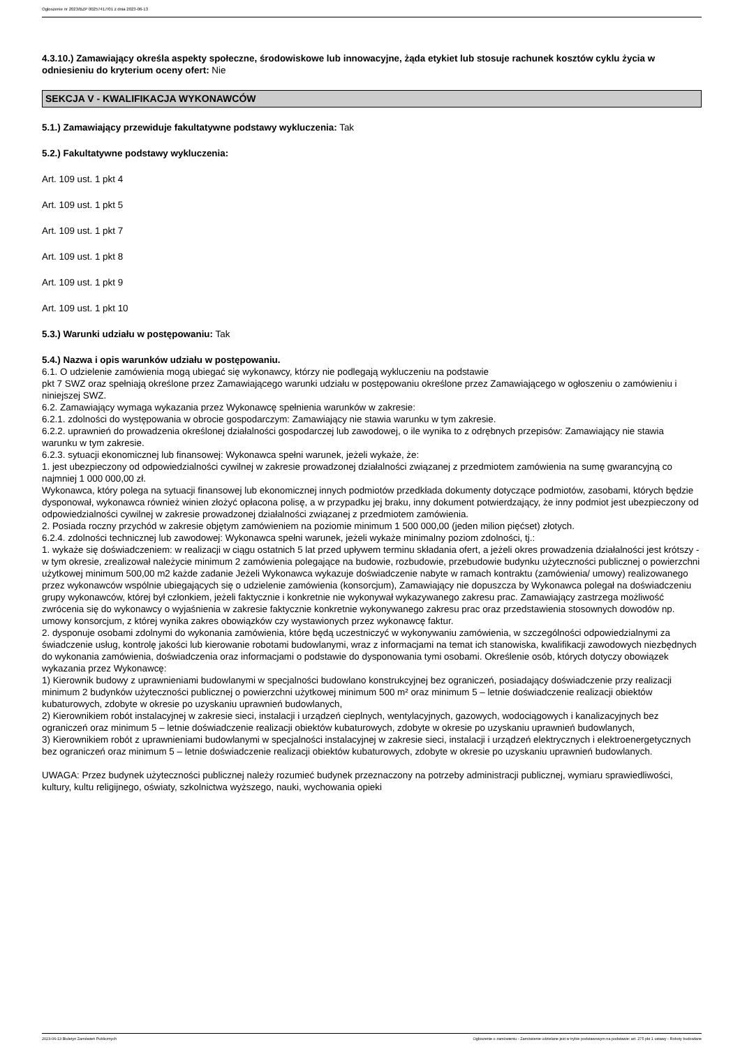Ogłoszenie nr 2023/BZP 00257417/01 z dnia 2023-06-13
4.3.10.) Zamawiający określa aspekty społeczne, środowiskowe lub innowacyjne, żąda etykiet lub stosuje rachunek kosztów cyklu życia w odniesieniu do kryterium oceny ofert: Nie
SEKCJA V - KWALIFIKACJA WYKONAWCÓW
5.1.) Zamawiający przewiduje fakultatywne podstawy wykluczenia: Tak
5.2.) Fakultatywne podstawy wykluczenia:
Art. 109 ust. 1 pkt 4
Art. 109 ust. 1 pkt 5
Art. 109 ust. 1 pkt 7
Art. 109 ust. 1 pkt 8
Art. 109 ust. 1 pkt 9
Art. 109 ust. 1 pkt 10
5.3.) Warunki udziału w postępowaniu: Tak
5.4.) Nazwa i opis warunków udziału w postępowaniu.
6.1. O udzielenie zamówienia mogą ubiegać się wykonawcy, którzy nie podlegają wykluczeniu na podstawie
pkt 7 SWZ oraz spełniają określone przez Zamawiającego warunki udziału w postępowaniu określone przez Zamawiającego w ogłoszeniu o zamówieniu i niniejszej SWZ.
6.2. Zamawiający wymaga wykazania przez Wykonawcę spełnienia warunków w zakresie:
6.2.1. zdolności do występowania w obrocie gospodarczym: Zamawiający nie stawia warunku w tym zakresie.
6.2.2. uprawnień do prowadzenia określonej działalności gospodarczej lub zawodowej, o ile wynika to z odrębnych przepisów: Zamawiający nie stawia warunku w tym zakresie.
6.2.3. sytuacji ekonomicznej lub finansowej: Wykonawca spełni warunek, jeżeli wykaże, że:
1. jest ubezpieczony od odpowiedzialności cywilnej w zakresie prowadzonej działalności związanej z przedmiotem zamówienia na sumę gwarancyjną co najmniej 1 000 000,00 zł.
Wykonawca, który polega na sytuacji finansowej lub ekonomicznej innych podmiotów przedkłada dokumenty dotyczące podmiotów, zasobami, których będzie dysponował, wykonawca również winien złożyć opłacona polisę, a w przypadku jej braku, inny dokument potwierdzający, że inny podmiot jest ubezpieczony od odpowiedzialności cywilnej w zakresie prowadzonej działalności związanej z przedmiotem zamówienia.
2. Posiada roczny przychód w zakresie objętym zamówieniem na poziomie minimum 1 500 000,00 (jeden milion pięćset) złotych.
6.2.4. zdolności technicznej lub zawodowej: Wykonawca spełni warunek, jeżeli wykaże minimalny poziom zdolności, tj.:
1. wykaże się doświadczeniem: w realizacji w ciągu ostatnich 5 lat przed upływem terminu składania ofert, a jeżeli okres prowadzenia działalności jest krótszy - w tym okresie, zrealizował należycie minimum 2 zamówienia polegające na budowie, rozbudowie, przebudowie budynku użyteczności publicznej o powierzchni użytkowej minimum 500,00 m2 każde zadanie Jeżeli Wykonawca wykazuje doświadczenie nabyte w ramach kontraktu (zamówienia/ umowy) realizowanego przez wykonawców wspólnie ubiegających się o udzielenie zamówienia (konsorcjum), Zamawiający nie dopuszcza by Wykonawca polegał na doświadczeniu grupy wykonawców, której był członkiem, jeżeli faktycznie i konkretnie nie wykonywał wykazywanego zakresu prac. Zamawiający zastrzega możliwość zwrócenia się do wykonawcy o wyjaśnienia w zakresie faktycznie konkretnie wykonywanego zakresu prac oraz przedstawienia stosownych dowodów np. umowy konsorcjum, z której wynika zakres obowiązków czy wystawionych przez wykonawcę faktur.
2. dysponuje osobami zdolnymi do wykonania zamówienia, które będą uczestniczyć w wykonywaniu zamówienia, w szczególności odpowiedzialnymi za świadczenie usług, kontrolę jakości lub kierowanie robotami budowlanymi, wraz z informacjami na temat ich stanowiska, kwalifikacji zawodowych niezbędnych do wykonania zamówienia, doświadczenia oraz informacjami o podstawie do dysponowania tymi osobami. Określenie osób, których dotyczy obowiązek wykazania przez Wykonawcę:
1) Kierownik budowy z uprawnieniami budowlanymi w specjalności budowlano konstrukcyjnej bez ograniczeń, posiadający doświadczenie przy realizacji minimum 2 budynków użyteczności publicznej o powierzchni użytkowej minimum 500 m² oraz minimum 5 – letnie doświadczenie realizacji obiektów kubaturowych, zdobyte w okresie po uzyskaniu uprawnień budowlanych,
2) Kierownikiem robót instalacyjnej w zakresie sieci, instalacji i urządzeń cieplnych, wentylacyjnych, gazowych, wodociągowych i kanalizacyjnych bez ograniczeń oraz minimum 5 – letnie doświadczenie realizacji obiektów kubaturowych, zdobyte w okresie po uzyskaniu uprawnień budowlanych,
3) Kierownikiem robót z uprawnieniami budowlanymi w specjalności instalacyjnej w zakresie sieci, instalacji i urządzeń elektrycznych i elektroenergetycznych bez ograniczeń oraz minimum 5 – letnie doświadczenie realizacji obiektów kubaturowych, zdobyte w okresie po uzyskaniu uprawnień budowlanych.
UWAGA: Przez budynek użyteczności publicznej należy rozumieć budynek przeznaczony na potrzeby administracji publicznej, wymiaru sprawiedliwości, kultury, kultu religijnego, oświaty, szkolnictwa wyższego, nauki, wychowania opieki
2023-06-13 Biuletyn Zamówień Publicznych Ogłoszenie o zamówieniu - Zamówienie udzielane jest w trybie podstawowym na podstawie: art. 275 pkt 1 ustawy - Roboty budowlane